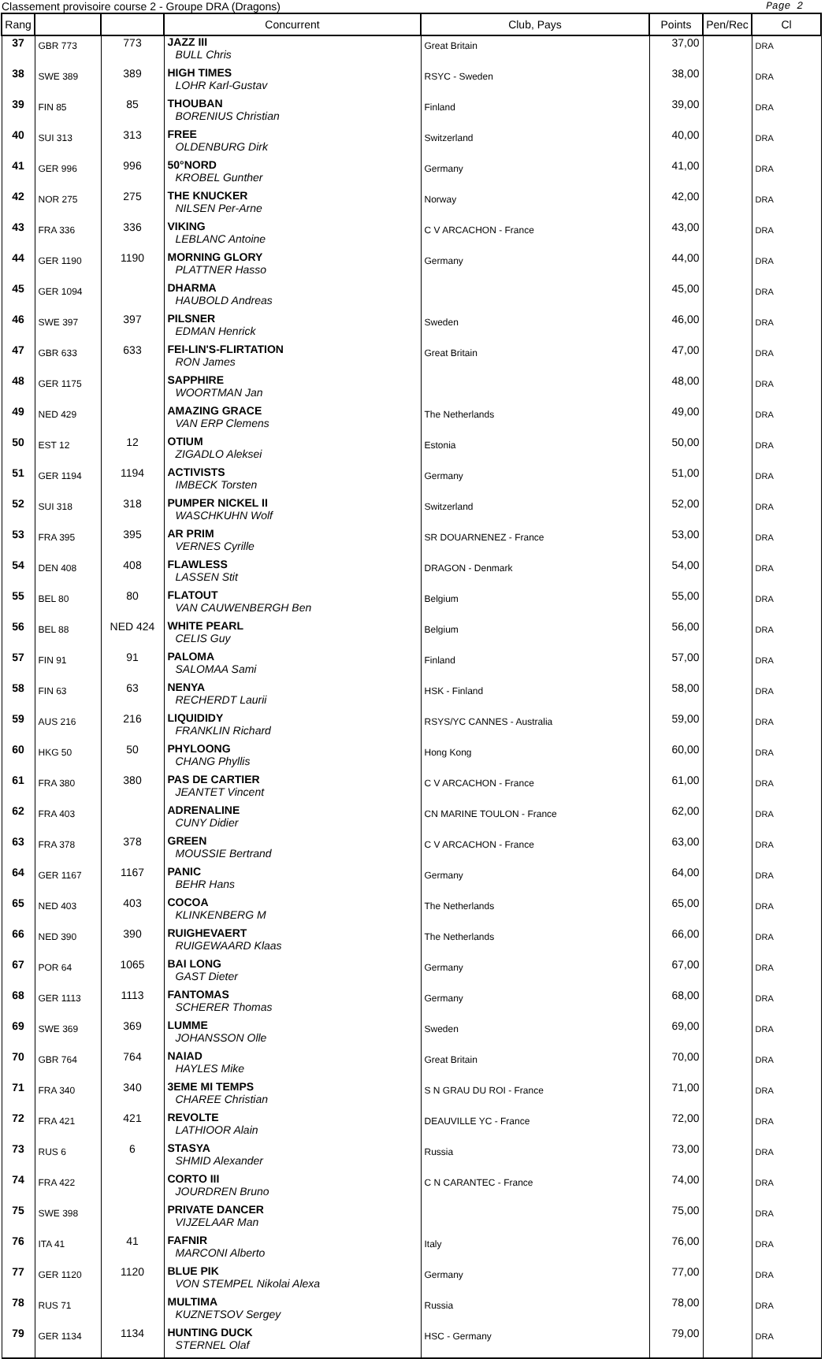Classement provisoire course 2 - Groupe DRA (Dragons) Page 2
| Rang | | | Concurrent | Club, Pays | Points | Pen/Rec | Cl |
| --- | --- | --- | --- | --- | --- | --- | --- |
| 37 | GBR 773 | 773 | JAZZ III BULL Chris | Great Britain | 37,00 | | DRA |
| 38 | SWE 389 | 389 | HIGH TIMES LOHR Karl-Gustav | RSYC - Sweden | 38,00 | | DRA |
| 39 | FIN 85 | 85 | THOUBAN BORENIUS Christian | Finland | 39,00 | | DRA |
| 40 | SUI 313 | 313 | FREE OLDENBURG Dirk | Switzerland | 40,00 | | DRA |
| 41 | GER 996 | 996 | 50°NORD KROBEL Gunther | Germany | 41,00 | | DRA |
| 42 | NOR 275 | 275 | THE KNUCKER NILSEN Per-Arne | Norway | 42,00 | | DRA |
| 43 | FRA 336 | 336 | VIKING LEBLANC Antoine | C V ARCACHON - France | 43,00 | | DRA |
| 44 | GER 1190 | 1190 | MORNING GLORY PLATTNER Hasso | Germany | 44,00 | | DRA |
| 45 | GER 1094 | | DHARMA HAUBOLD Andreas | | 45,00 | | DRA |
| 46 | SWE 397 | 397 | PILSNER EDMAN Henrick | Sweden | 46,00 | | DRA |
| 47 | GBR 633 | 633 | FEI-LIN'S-FLIRTATION RON James | Great Britain | 47,00 | | DRA |
| 48 | GER 1175 | | SAPPHIRE WOORTMAN Jan | | 48,00 | | DRA |
| 49 | NED 429 | | AMAZING GRACE VAN ERP Clemens | The Netherlands | 49,00 | | DRA |
| 50 | EST 12 | 12 | OTIUM ZIGADLO Aleksei | Estonia | 50,00 | | DRA |
| 51 | GER 1194 | 1194 | ACTIVISTS IMBECK Torsten | Germany | 51,00 | | DRA |
| 52 | SUI 318 | 318 | PUMPER NICKEL II WASCHKUHN Wolf | Switzerland | 52,00 | | DRA |
| 53 | FRA 395 | 395 | AR PRIM VERNES Cyrille | SR DOUARNENEZ - France | 53,00 | | DRA |
| 54 | DEN 408 | 408 | FLAWLESS LASSEN Stit | DRAGON - Denmark | 54,00 | | DRA |
| 55 | BEL 80 | 80 | FLATOUT VAN CAUWENBERGH Ben | Belgium | 55,00 | | DRA |
| 56 | BEL 88 | NED 424 | WHITE PEARL CELIS Guy | Belgium | 56,00 | | DRA |
| 57 | FIN 91 | 91 | PALOMA SALOMAA Sami | Finland | 57,00 | | DRA |
| 58 | FIN 63 | 63 | NENYA RECHERDT Laurii | HSK - Finland | 58,00 | | DRA |
| 59 | AUS 216 | 216 | LIQUIDIDY FRANKLIN Richard | RSYS/YC CANNES - Australia | 59,00 | | DRA |
| 60 | HKG 50 | 50 | PHYLOONG CHANG Phyllis | Hong Kong | 60,00 | | DRA |
| 61 | FRA 380 | 380 | PAS DE CARTIER JEANTET Vincent | C V ARCACHON - France | 61,00 | | DRA |
| 62 | FRA 403 | | ADRENALINE CUNY Didier | CN MARINE TOULON - France | 62,00 | | DRA |
| 63 | FRA 378 | 378 | GREEN MOUSSIE Bertrand | C V ARCACHON - France | 63,00 | | DRA |
| 64 | GER 1167 | 1167 | PANIC BEHR Hans | Germany | 64,00 | | DRA |
| 65 | NED 403 | 403 | COCOA KLINKENBERG M | The Netherlands | 65,00 | | DRA |
| 66 | NED 390 | 390 | RUIGHEVAERT RUIGEWAARD Klaas | The Netherlands | 66,00 | | DRA |
| 67 | POR 64 | 1065 | BAI LONG GAST Dieter | Germany | 67,00 | | DRA |
| 68 | GER 1113 | 1113 | FANTOMAS SCHERER Thomas | Germany | 68,00 | | DRA |
| 69 | SWE 369 | 369 | LUMME JOHANSSON Olle | Sweden | 69,00 | | DRA |
| 70 | GBR 764 | 764 | NAIAD HAYLES Mike | Great Britain | 70,00 | | DRA |
| 71 | FRA 340 | 340 | 3EME MI TEMPS CHAREE Christian | S N GRAU DU ROI - France | 71,00 | | DRA |
| 72 | FRA 421 | 421 | REVOLTE LATHIOOR Alain | DEAUVILLE YC - France | 72,00 | | DRA |
| 73 | RUS 6 | 6 | STASYA SHMID Alexander | Russia | 73,00 | | DRA |
| 74 | FRA 422 | | CORTO III JOURDREN Bruno | C N CARANTEC - France | 74,00 | | DRA |
| 75 | SWE 398 | | PRIVATE DANCER VIJZELAAR Man | | 75,00 | | DRA |
| 76 | ITA 41 | 41 | FAFNIR MARCONI Alberto | Italy | 76,00 | | DRA |
| 77 | GER 1120 | 1120 | BLUE PIK VON STEMPEL Nikolai Alexa | Germany | 77,00 | | DRA |
| 78 | RUS 71 | | MULTIMA KUZNETSOV Sergey | Russia | 78,00 | | DRA |
| 79 | GER 1134 | 1134 | HUNTING DUCK STERNEL Olaf | HSC - Germany | 79,00 | | DRA |